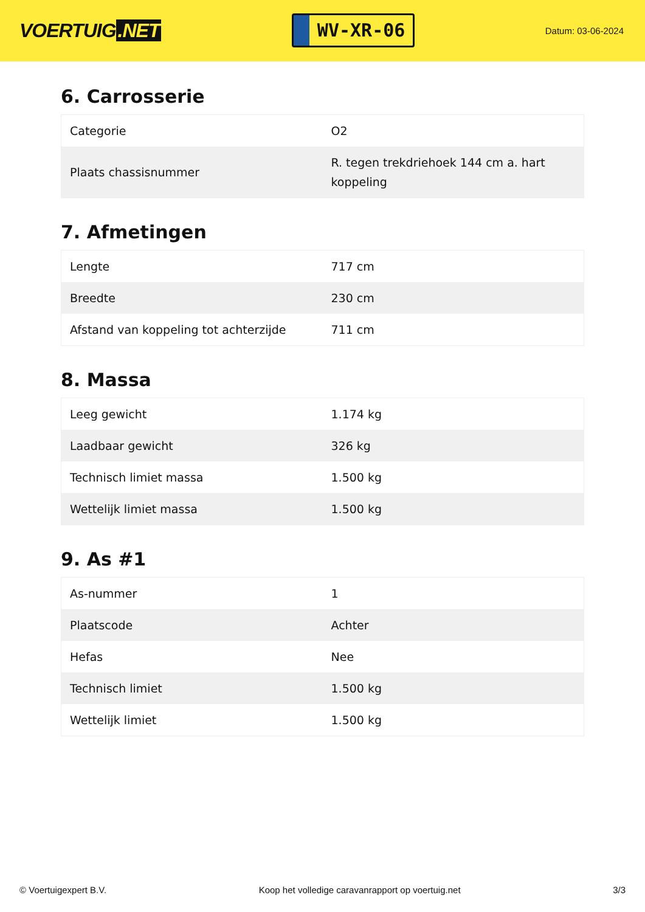VOERTUIG.NET
WV-XR-06
Datum: 03-06-2024
6. Carrosserie
| Categorie | O2 |
| Plaats chassisnummer | R. tegen trekdriehoek 144 cm a. hart koppeling |
7. Afmetingen
| Lengte | 717 cm |
| Breedte | 230 cm |
| Afstand van koppeling tot achterzijde | 711 cm |
8. Massa
| Leeg gewicht | 1.174 kg |
| Laadbaar gewicht | 326 kg |
| Technisch limiet massa | 1.500 kg |
| Wettelijk limiet massa | 1.500 kg |
9. As #1
| As-nummer | 1 |
| Plaatscode | Achter |
| Hefas | Nee |
| Technisch limiet | 1.500 kg |
| Wettelijk limiet | 1.500 kg |
© Voertuigexpert B.V. Koop het volledige caravanrapport op voertuig.net 3/3